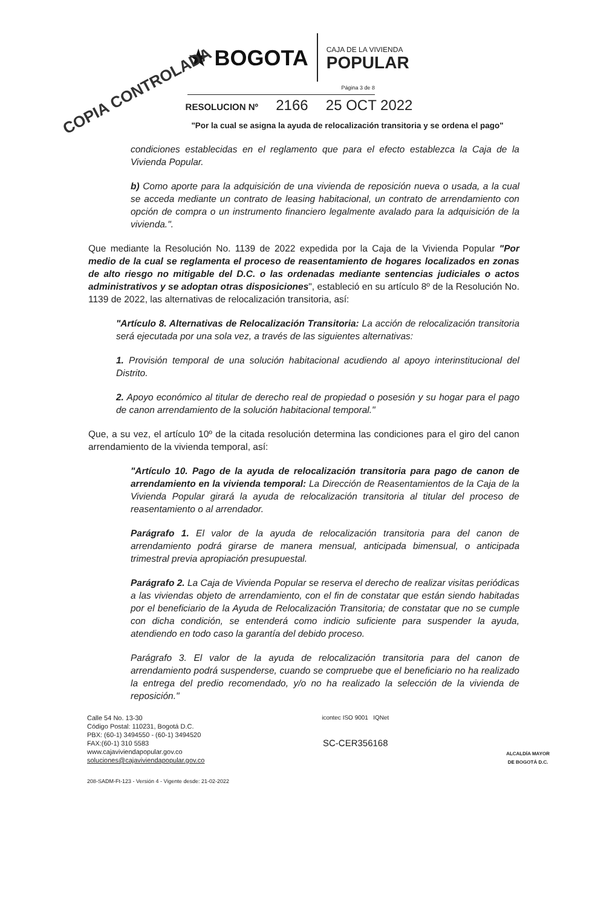COPIA CONTROLADA
★ BOGOTA
CAJA DE LA VIVIENDA
POPULAR
Página 3 de 8
RESOLUCION Nº 2166 25 OCT 2022
"Por la cual se asigna la ayuda de relocalización transitoria y se ordena el pago"
condiciones establecidas en el reglamento que para el efecto establezca la Caja de la Vivienda Popular.
b) Como aporte para la adquisición de una vivienda de reposición nueva o usada, a la cual se acceda mediante un contrato de leasing habitacional, un contrato de arrendamiento con opción de compra o un instrumento financiero legalmente avalado para la adquisición de la vivienda.".
Que mediante la Resolución No. 1139 de 2022 expedida por la Caja de la Vivienda Popular "Por medio de la cual se reglamenta el proceso de reasentamiento de hogares localizados en zonas de alto riesgo no mitigable del D.C. o las ordenadas mediante sentencias judiciales o actos administrativos y se adoptan otras disposiciones", estableció en su artículo 8º de la Resolución No. 1139 de 2022, las alternativas de relocalización transitoria, así:
"Artículo 8. Alternativas de Relocalización Transitoria: La acción de relocalización transitoria será ejecutada por una sola vez, a través de las siguientes alternativas:
1. Provisión temporal de una solución habitacional acudiendo al apoyo interinstitucional del Distrito.
2. Apoyo económico al titular de derecho real de propiedad o posesión y su hogar para el pago de canon arrendamiento de la solución habitacional temporal."
Que, a su vez, el artículo 10º de la citada resolución determina las condiciones para el giro del canon arrendamiento de la vivienda temporal, así:
"Artículo 10. Pago de la ayuda de relocalización transitoria para pago de canon de arrendamiento en la vivienda temporal: La Dirección de Reasentamientos de la Caja de la Vivienda Popular girará la ayuda de relocalización transitoria al titular del proceso de reasentamiento o al arrendador.
Parágrafo 1. El valor de la ayuda de relocalización transitoria para del canon de arrendamiento podrá girarse de manera mensual, anticipada bimensual, o anticipada trimestral previa apropiación presupuestal.
Parágrafo 2. La Caja de Vivienda Popular se reserva el derecho de realizar visitas periódicas a las viviendas objeto de arrendamiento, con el fin de constatar que están siendo habitadas por el beneficiario de la Ayuda de Relocalización Transitoria; de constatar que no se cumple con dicha condición, se entenderá como indicio suficiente para suspender la ayuda, atendiendo en todo caso la garantía del debido proceso.
Parágrafo 3. El valor de la ayuda de relocalización transitoria para del canon de arrendamiento podrá suspenderse, cuando se compruebe que el beneficiario no ha realizado la entrega del predio recomendado, y/o no ha realizado la selección de la vivienda de reposición."
Calle 54 No. 13-30
Código Postal: 110231, Bogotá D.C.
PBX: (60-1) 3494550 - (60-1) 3494520
FAX:(60-1) 310 5583
www.cajaviviendapopular.gov.co
soluciones@cajaviviendapopular.gov.co
icontec ISO 9001 IQNet
SC-CER356168
ALCALDÍA MAYOR
DE BOGOTÁ D.C.
208-SADM-Ft-123 - Versión 4 - Vigente desde: 21-02-2022